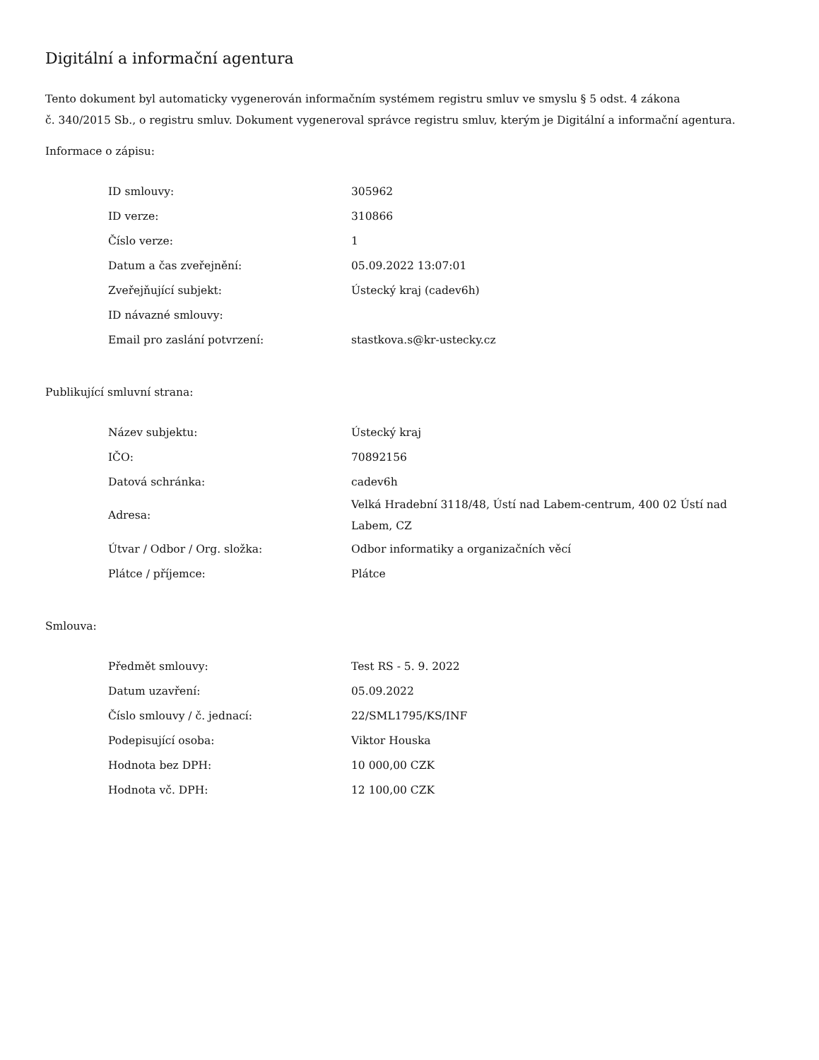Digitální a informační agentura
Tento dokument byl automaticky vygenerován informačním systémem registru smluv ve smyslu § 5 odst. 4 zákona
č. 340/2015 Sb., o registru smluv. Dokument vygeneroval správce registru smluv, kterým je Digitální a informační agentura.
Informace o zápisu:
| ID smlouvy: | 305962 |
| ID verze: | 310866 |
| Číslo verze: | 1 |
| Datum a čas zveřejnění: | 05.09.2022 13:07:01 |
| Zveřejňující subjekt: | Ústecký kraj (cadev6h) |
| ID návazné smlouvy: | |
| Email pro zaslání potvrzení: | stastkova.s@kr-ustecky.cz |
Publikující smluvní strana:
| Název subjektu: | Ústecký kraj |
| IČO: | 70892156 |
| Datová schránka: | cadev6h |
| Adresa: | Velká Hradební 3118/48, Ústí nad Labem-centrum, 400 02 Ústí nad Labem, CZ |
| Útvar / Odbor / Org. složka: | Odbor informatiky a organizačních věcí |
| Plátce / příjemce: | Plátce |
Smlouva:
| Předmět smlouvy: | Test RS - 5. 9. 2022 |
| Datum uzavření: | 05.09.2022 |
| Číslo smlouvy / č. jednací: | 22/SML1795/KS/INF |
| Podepisující osoba: | Viktor Houska |
| Hodnota bez DPH: | 10 000,00 CZK |
| Hodnota vč. DPH: | 12 100,00 CZK |